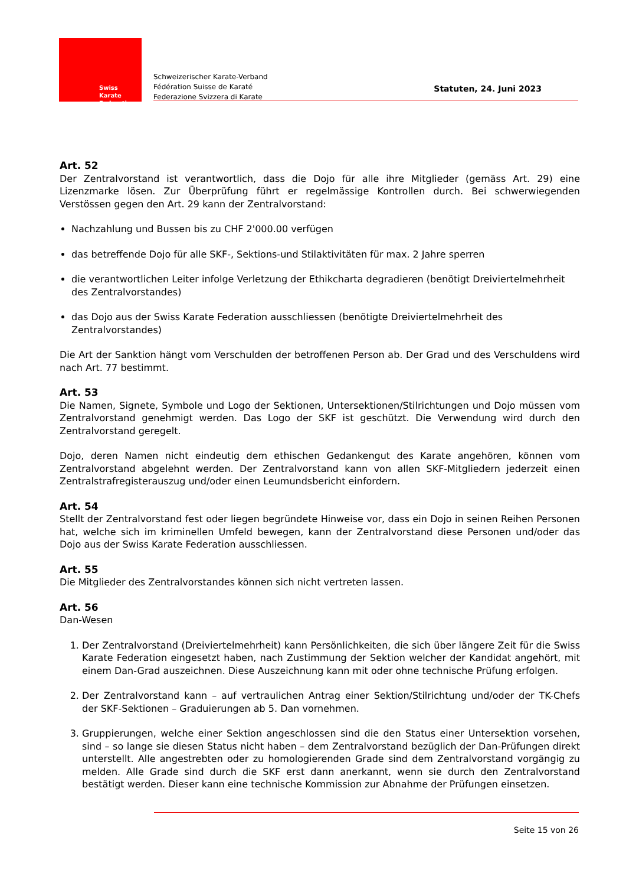Swiss Karate
Federation
Schweizerischer Karate-Verband
Fédération Suisse de Karaté
Federazione Svizzera di Karate
Statuten, 24. Juni 2023
Art. 52
Der Zentralvorstand ist verantwortlich, dass die Dojo für alle ihre Mitglieder (gemäss Art. 29) eine Lizenzmarke lösen. Zur Überprüfung führt er regelmässige Kontrollen durch. Bei schwerwiegenden Verstössen gegen den Art. 29 kann der Zentralvorstand:
Nachzahlung und Bussen bis zu CHF 2'000.00 verfügen
das betreffende Dojo für alle SKF-, Sektions-und Stilaktivitäten für max. 2 Jahre sperren
die verantwortlichen Leiter infolge Verletzung der Ethikcharta degradieren (benötigt Dreiviertelmehrheit des Zentralvorstandes)
das Dojo aus der Swiss Karate Federation ausschliessen (benötigte Dreiviertelmehrheit des Zentralvorstandes)
Die Art der Sanktion hängt vom Verschulden der betroffenen Person ab. Der Grad und des Verschuldens wird nach Art. 77 bestimmt.
Art. 53
Die Namen, Signete, Symbole und Logo der Sektionen, Untersektionen/Stilrichtungen und Dojo müssen vom Zentralvorstand genehmigt werden. Das Logo der SKF ist geschützt. Die Verwendung wird durch den Zentralvorstand geregelt.
Dojo, deren Namen nicht eindeutig dem ethischen Gedankengut des Karate angehören, können vom Zentralvorstand abgelehnt werden. Der Zentralvorstand kann von allen SKF-Mitgliedern jederzeit einen Zentralstrafregisterauszug und/oder einen Leumundsbericht einfordern.
Art. 54
Stellt der Zentralvorstand fest oder liegen begründete Hinweise vor, dass ein Dojo in seinen Reihen Personen hat, welche sich im kriminellen Umfeld bewegen, kann der Zentralvorstand diese Personen und/oder das Dojo aus der Swiss Karate Federation ausschliessen.
Art. 55
Die Mitglieder des Zentralvorstandes können sich nicht vertreten lassen.
Art. 56
Dan-Wesen
1. Der Zentralvorstand (Dreiviertelmehrheit) kann Persönlichkeiten, die sich über längere Zeit für die Swiss Karate Federation eingesetzt haben, nach Zustimmung der Sektion welcher der Kandidat angehört, mit einem Dan-Grad auszeichnen. Diese Auszeichnung kann mit oder ohne technische Prüfung erfolgen.
2. Der Zentralvorstand kann – auf vertraulichen Antrag einer Sektion/Stilrichtung und/oder der TK-Chefs der SKF-Sektionen – Graduierungen ab 5. Dan vornehmen.
3. Gruppierungen, welche einer Sektion angeschlossen sind die den Status einer Untersektion vorsehen, sind – so lange sie diesen Status nicht haben – dem Zentralvorstand bezüglich der Dan-Prüfungen direkt unterstellt. Alle angestrebten oder zu homologierenden Grade sind dem Zentralvorstand vorgängig zu melden. Alle Grade sind durch die SKF erst dann anerkannt, wenn sie durch den Zentralvorstand bestätigt werden. Dieser kann eine technische Kommission zur Abnahme der Prüfungen einsetzen.
Seite 15 von 26